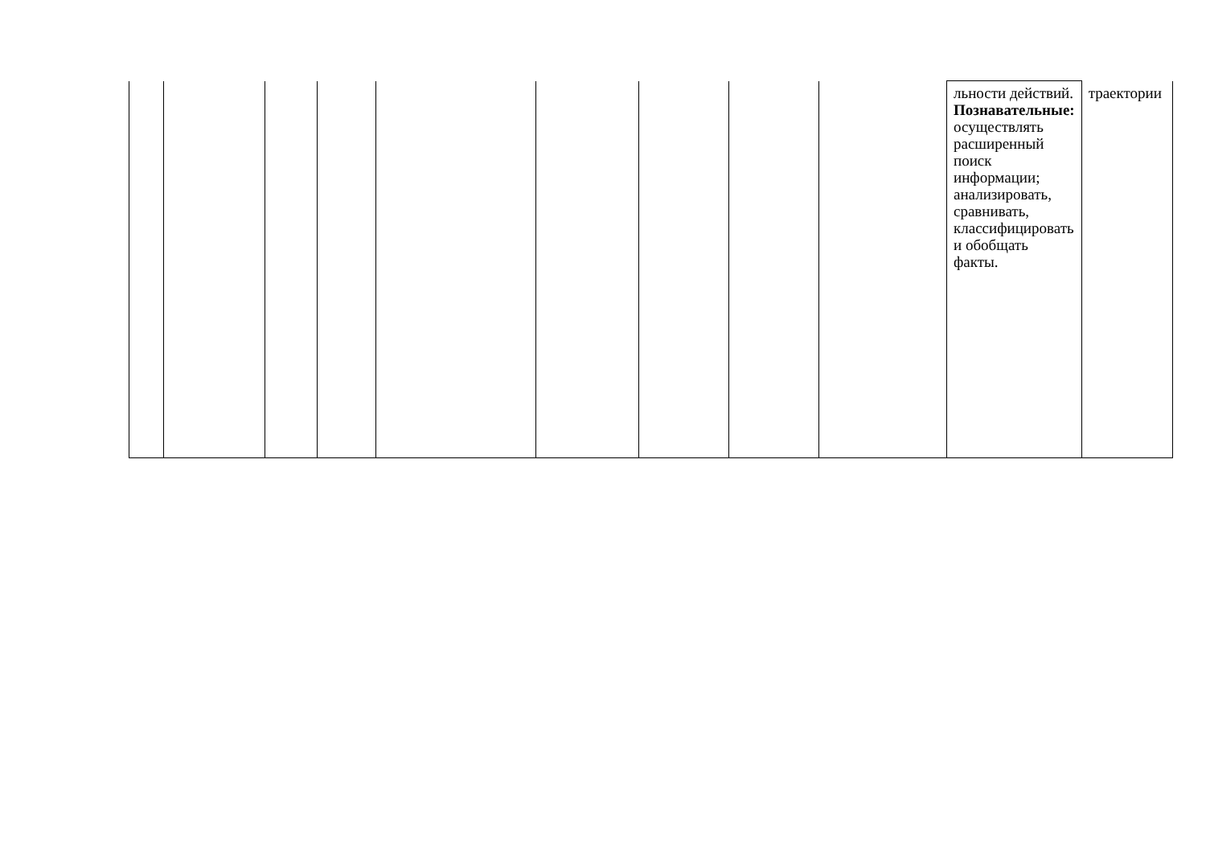| | | | | | | | | | льности действий. Познавательные: осуществлять расширенный поиск информации; анализировать, сравнивать, классифицировать и обобщать факты. | траектории |